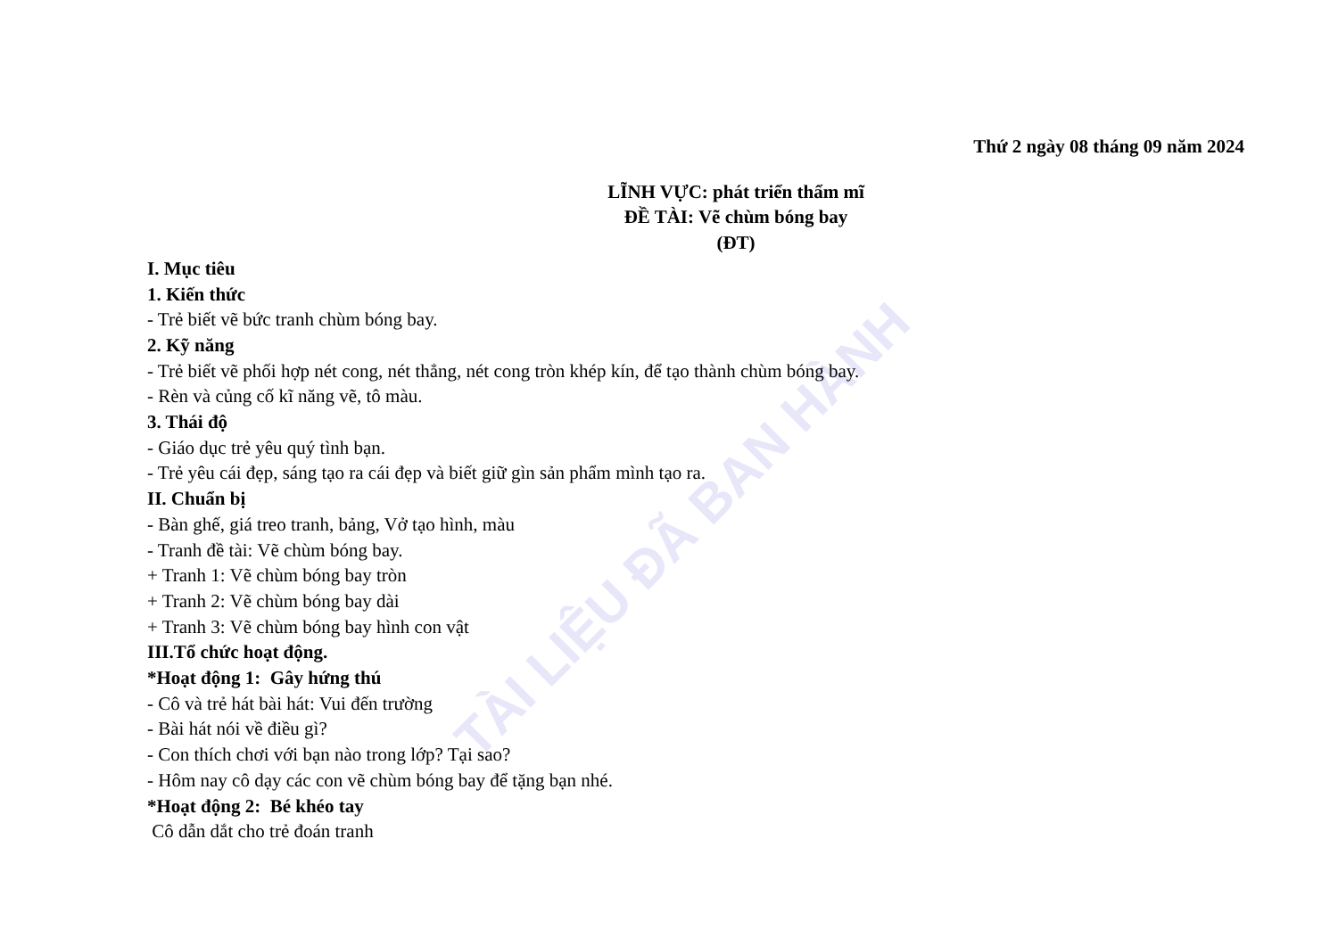TÀI LIỆU ĐÃ BAN HÀNH
Thứ 2 ngày 08 tháng 09 năm 2024
LĨNH VỰC: phát triển thẩm mĩ
ĐỀ TÀI: Vẽ chùm bóng bay
(ĐT)
I. Mục tiêu
1. Kiến thức
- Trẻ biết vẽ bức tranh chùm bóng bay.
2. Kỹ năng
- Trẻ biết vẽ phối hợp nét cong, nét thẳng, nét cong tròn khép kín, để tạo thành chùm bóng bay.
- Rèn và củng cố kĩ năng vẽ, tô màu.
3. Thái độ
- Giáo dục trẻ yêu quý tình bạn.
- Trẻ yêu cái đẹp, sáng tạo ra cái đẹp và biết giữ gìn sản phẩm mình tạo ra.
II. Chuẩn bị
- Bàn ghế, giá treo tranh, bảng, Vở tạo hình, màu
- Tranh đề tài: Vẽ chùm bóng bay.
+ Tranh 1: Vẽ chùm bóng bay tròn
+ Tranh 2: Vẽ chùm bóng bay dài
+ Tranh 3: Vẽ chùm bóng bay hình con vật
III.Tổ chức hoạt động.
*Hoạt động 1: Gây hứng thú
- Cô và trẻ hát bài hát: Vui đến trường
- Bài hát nói về điều gì?
- Con thích chơi với bạn nào trong lớp? Tại sao?
- Hôm nay cô dạy các con vẽ chùm bóng bay để tặng bạn nhé.
*Hoạt động 2: Bé khéo tay
Cô dẫn dắt cho trẻ đoán tranh